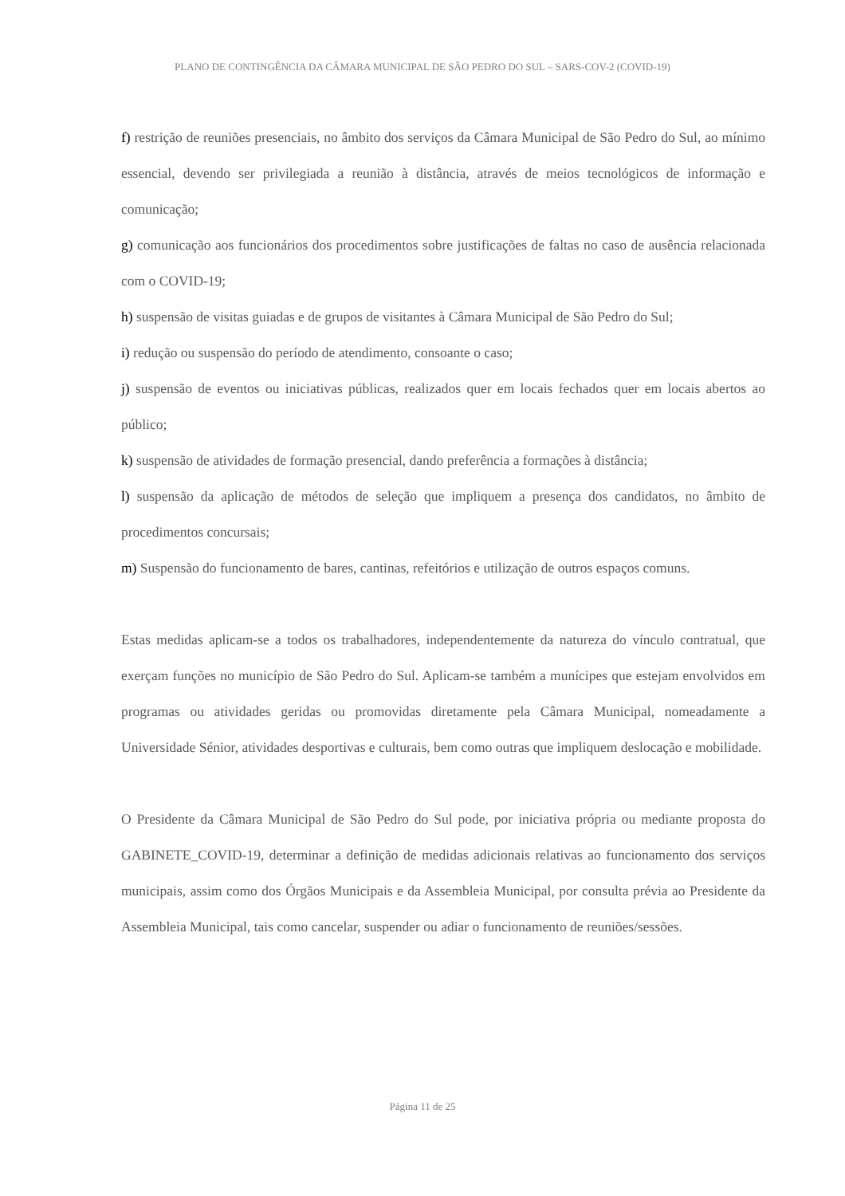PLANO DE CONTINGÊNCIA DA CÂMARA MUNICIPAL DE SÃO PEDRO DO SUL – SARS-COV-2 (COVID-19)
f) restrição de reuniões presenciais, no âmbito dos serviços da Câmara Municipal de São Pedro do Sul, ao mínimo essencial, devendo ser privilegiada a reunião à distância, através de meios tecnológicos de informação e comunicação;
g) comunicação aos funcionários dos procedimentos sobre justificações de faltas no caso de ausência relacionada com o COVID-19;
h) suspensão de visitas guiadas e de grupos de visitantes à Câmara Municipal de São Pedro do Sul;
i) redução ou suspensão do período de atendimento, consoante o caso;
j) suspensão de eventos ou iniciativas públicas, realizados quer em locais fechados quer em locais abertos ao público;
k) suspensão de atividades de formação presencial, dando preferência a formações à distância;
l) suspensão da aplicação de métodos de seleção que impliquem a presença dos candidatos, no âmbito de procedimentos concursais;
m) Suspensão do funcionamento de bares, cantinas, refeitórios e utilização de outros espaços comuns.
Estas medidas aplicam-se a todos os trabalhadores, independentemente da natureza do vínculo contratual, que exerçam funções no município de São Pedro do Sul. Aplicam-se também a munícipes que estejam envolvidos em programas ou atividades geridas ou promovidas diretamente pela Câmara Municipal, nomeadamente a Universidade Sénior, atividades desportivas e culturais, bem como outras que impliquem deslocação e mobilidade.
O Presidente da Câmara Municipal de São Pedro do Sul pode, por iniciativa própria ou mediante proposta do GABINETE_COVID-19, determinar a definição de medidas adicionais relativas ao funcionamento dos serviços municipais, assim como dos Órgãos Municipais e da Assembleia Municipal, por consulta prévia ao Presidente da Assembleia Municipal, tais como cancelar, suspender ou adiar o funcionamento de reuniões/sessões.
Página 11 de 25